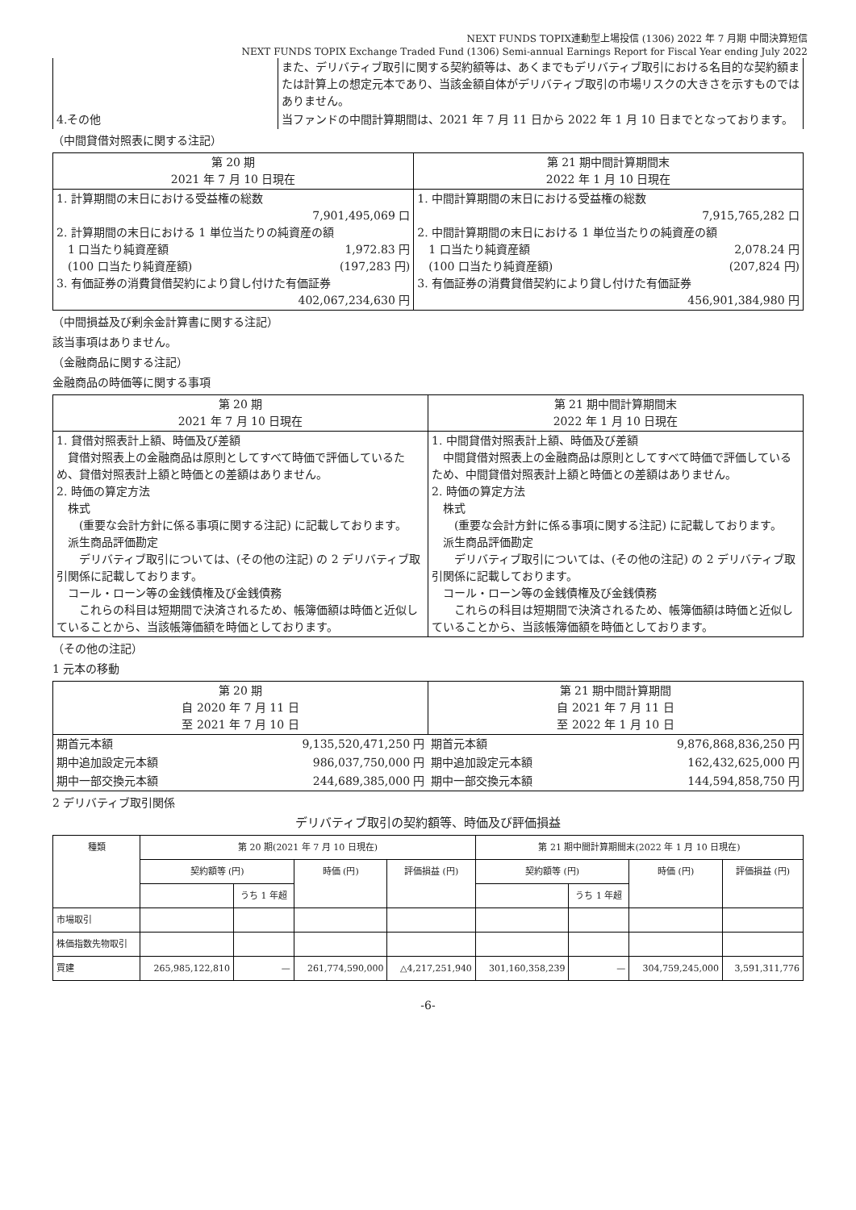NEXT FUNDS TOPIX連動型上場投信 (1306) 2022 年 7 月期 中間決算短信
NEXT FUNDS TOPIX Exchange Traded Fund (1306) Semi-annual Earnings Report for Fiscal Year ending July 2022
| | また、デリバティブ取引に関する契約額等は、あくまでもデリバティブ取引における名目的な契約額または計算上の想定元本であり、当該金額自体がデリバティブ取引の市場リスクの大きさを示すものではありません。 |
| 4.その他 | 当ファンドの中間計算期間は、2021 年 7 月 11 日から 2022 年 1 月 10 日までとなっております。 |
（中間貸借対照表に関する注記）
| 第 20 期 2021 年 7 月 10 日現在 | 第 21 期中間計算期間末 2022 年 1 月 10 日現在 |
| --- | --- |
| 1. 計算期間の末日における受益権の総数 7,901,495,069 口 2. 計算期間の末日における 1 単位当たりの純資産の額 1 口当たり純資産額 1,972.83 円 (100 口当たり純資産額) (197,283 円) 3. 有価証券の消費貸借契約により貸し付けた有価証券 402,067,234,630 円 | 1. 中間計算期間の末日における受益権の総数 7,915,765,282 口 2. 中間計算期間の末日における 1 単位当たりの純資産の額 1 口当たり純資産額 2,078.24 円 (100 口当たり純資産額) (207,824 円) 3. 有価証券の消費貸借契約により貸し付けた有価証券 456,901,384,980 円 |
（中間損益及び剰余金計算書に関する注記）
該当事項はありません。
（金融商品に関する注記）
金融商品の時価等に関する事項
| 第 20 期 2021 年 7 月 10 日現在 | 第 21 期中間計算期間末 2022 年 1 月 10 日現在 |
| --- | --- |
| 1. 貸借対照表計上額、時価及び差額 貸借対照表上の金融商品は原則としてすべて時価で評価しているため、貸借対照表計上額と時価との差額はありません。 2. 時価の算定方法 株式 (重要な会計方針に係る事項に関する注記) に記載しております。 派生商品評価勘定 デリバティブ取引については、(その他の注記) の 2 デリバティブ取引関係に記載しております。 コール・ローン等の金銭債権及び金銭債務 これらの科目は短期間で決済されるため、帳簿価額は時価と近似していることから、当該帳簿価額を時価としております。 | 1. 中間貸借対照表計上額、時価及び差額 中間貸借対照表上の金融商品は原則としてすべて時価で評価しているため、中間貸借対照表計上額と時価との差額はありません。 2. 時価の算定方法 株式 (重要な会計方針に係る事項に関する注記) に記載しております。 派生商品評価勘定 デリバティブ取引については、(その他の注記) の 2 デリバティブ取引関係に記載しております。 コール・ローン等の金銭債権及び金銭債務 これらの科目は短期間で決済されるため、帳簿価額は時価と近似していることから、当該帳簿価額を時価としております。 |
（その他の注記）
1 元本の移動
| 第 20 期 自 2020 年 7 月 11 日 至 2021 年 7 月 10 日 | | 第 21 期中間計算期間 自 2021 年 7 月 11 日 至 2022 年 1 月 10 日 | |
| --- | --- | --- | --- |
| 期首元本額 | 9,135,520,471,250 円 | 期首元本額 | 9,876,868,836,250 円 |
| 期中追加設定元本額 | 986,037,750,000 円 | 期中追加設定元本額 | 162,432,625,000 円 |
| 期中一部交換元本額 | 244,689,385,000 円 | 期中一部交換元本額 | 144,594,858,750 円 |
2 デリバティブ取引関係
デリバティブ取引の契約額等、時価及び評価損益
| 種類 | 第 20 期(2021 年 7 月 10 日現在) | | | | 第 21 期中間計算期間末(2022 年 1 月 10 日現在) | | | |
| --- | --- | --- | --- | --- | --- | --- | --- | --- |
| | 契約額等 (円) | | 時価 (円) | 評価損益 (円) | 契約額等 (円) | | 時価 (円) | 評価損益 (円) |
| | | うち 1 年超 | | | | うち 1 年超 | | |
| 市場取引 | | | | | | | | |
| 株価指数先物取引 | | | | | | | | |
| 買建 | 265,985,122,810 | — | 261,774,590,000 | △4,217,251,940 | 301,160,358,239 | — | 304,759,245,000 | 3,591,311,776 |
-6-